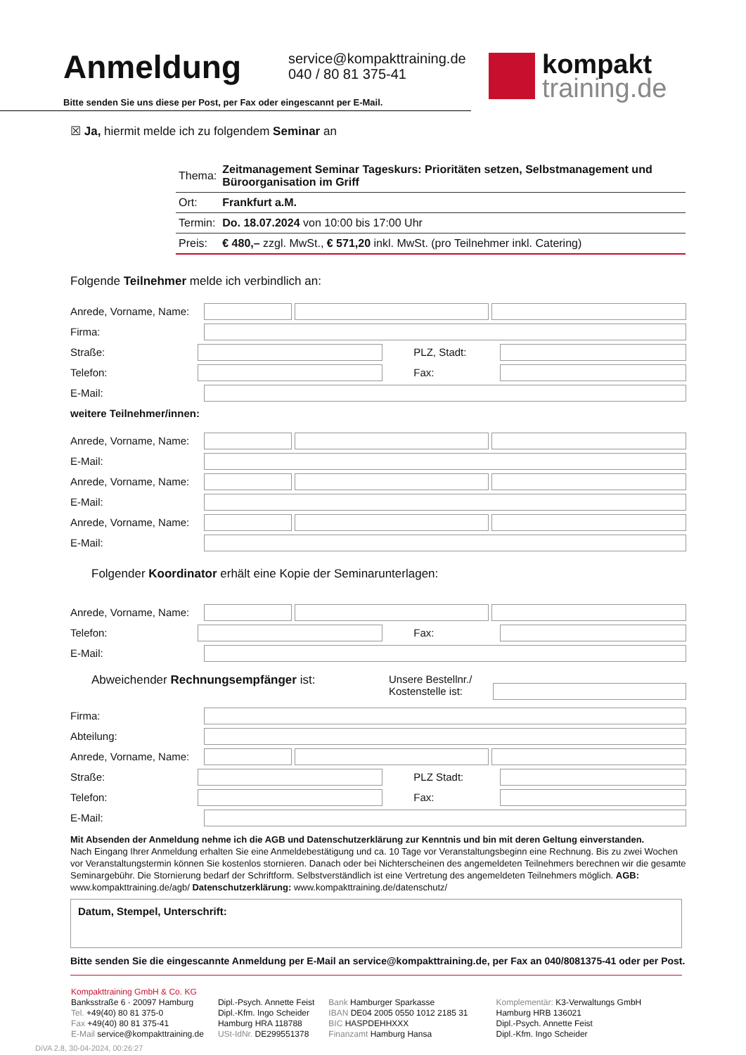Anmeldung
service@kompakttraining.de
040 / 80 81 375-41
kompakt
training.de
Bitte senden Sie uns diese per Post, per Fax oder eingescannt per E-Mail.
☒ Ja, hiermit melde ich zu folgendem Seminar an
| Thema: | Zeitmanagement Seminar Tageskurs: Prioritäten setzen, Selbstmanagement und Büroorganisation im Griff |
| Ort: | Frankfurt a.M. |
| Termin: | Do. 18.07.2024 von 10:00 bis 17:00 Uhr |
| Preis: | € 480,– zzgl. MwSt., € 571,20 inkl. MwSt. (pro Teilnehmer inkl. Catering) |
Folgende Teilnehmer melde ich verbindlich an:
Anrede, Vorname, Name:
Firma:
Straße: PLZ, Stadt:
Telefon: Fax:
E-Mail:
weitere Teilnehmer/innen:
Anrede, Vorname, Name:
E-Mail:
Anrede, Vorname, Name:
E-Mail:
Anrede, Vorname, Name:
E-Mail:
Folgender Koordinator erhält eine Kopie der Seminarunterlagen:
Anrede, Vorname, Name:
Telefon: Fax:
E-Mail:
Abweichender Rechnungsempfänger ist: Unsere Bestellnr./
Kostenstelle ist:
Firma:
Abteilung:
Anrede, Vorname, Name:
Straße: PLZ Stadt:
Telefon: Fax:
E-Mail:
Mit Absenden der Anmeldung nehme ich die AGB und Datenschutzerklärung zur Kenntnis und bin mit deren Geltung einverstanden.
Nach Eingang Ihrer Anmeldung erhalten Sie eine Anmeldebestätigung und ca. 10 Tage vor Veranstaltungsbeginn eine Rechnung. Bis zu zwei Wochen vor Veranstaltungstermin können Sie kostenlos stornieren. Danach oder bei Nichterscheinen des angemeldeten Teilnehmers berechnen wir die gesamte Seminargebühr. Die Stornierung bedarf der Schriftform. Selbstverständlich ist eine Vertretung des angemeldeten Teilnehmers möglich. AGB: www.kompakttraining.de/agb/ Datenschutzerklärung: www.kompakttraining.de/datenschutz/
Datum, Stempel, Unterschrift:
Bitte senden Sie die eingescannte Anmeldung per E-Mail an service@kompakttraining.de, per Fax an 040/8081375-41 oder per Post.
Kompakttraining GmbH & Co. KG
Banksstraße 6 · 20097 Hamburg
Tel. +49(40) 80 81 375-0
Fax +49(40) 80 81 375-41
E-Mail service@kompakttraining.de
Dipl.-Psych. Annette Feist
Dipl.-Kfm. Ingo Scheider
Hamburg HRA 118788
USt-IdNr. DE299551378
Bank Hamburger Sparkasse
IBAN DE04 2005 0550 1012 2185 31
BIC HASPDEHHXXX
Finanzamt Hamburg Hansa
Komplementär: K3-Verwaltungs GmbH
Hamburg HRB 136021
Dipl.-Psych. Annette Feist
Dipl.-Kfm. Ingo Scheider
DiVA 2.8, 30-04-2024, 00:26:27